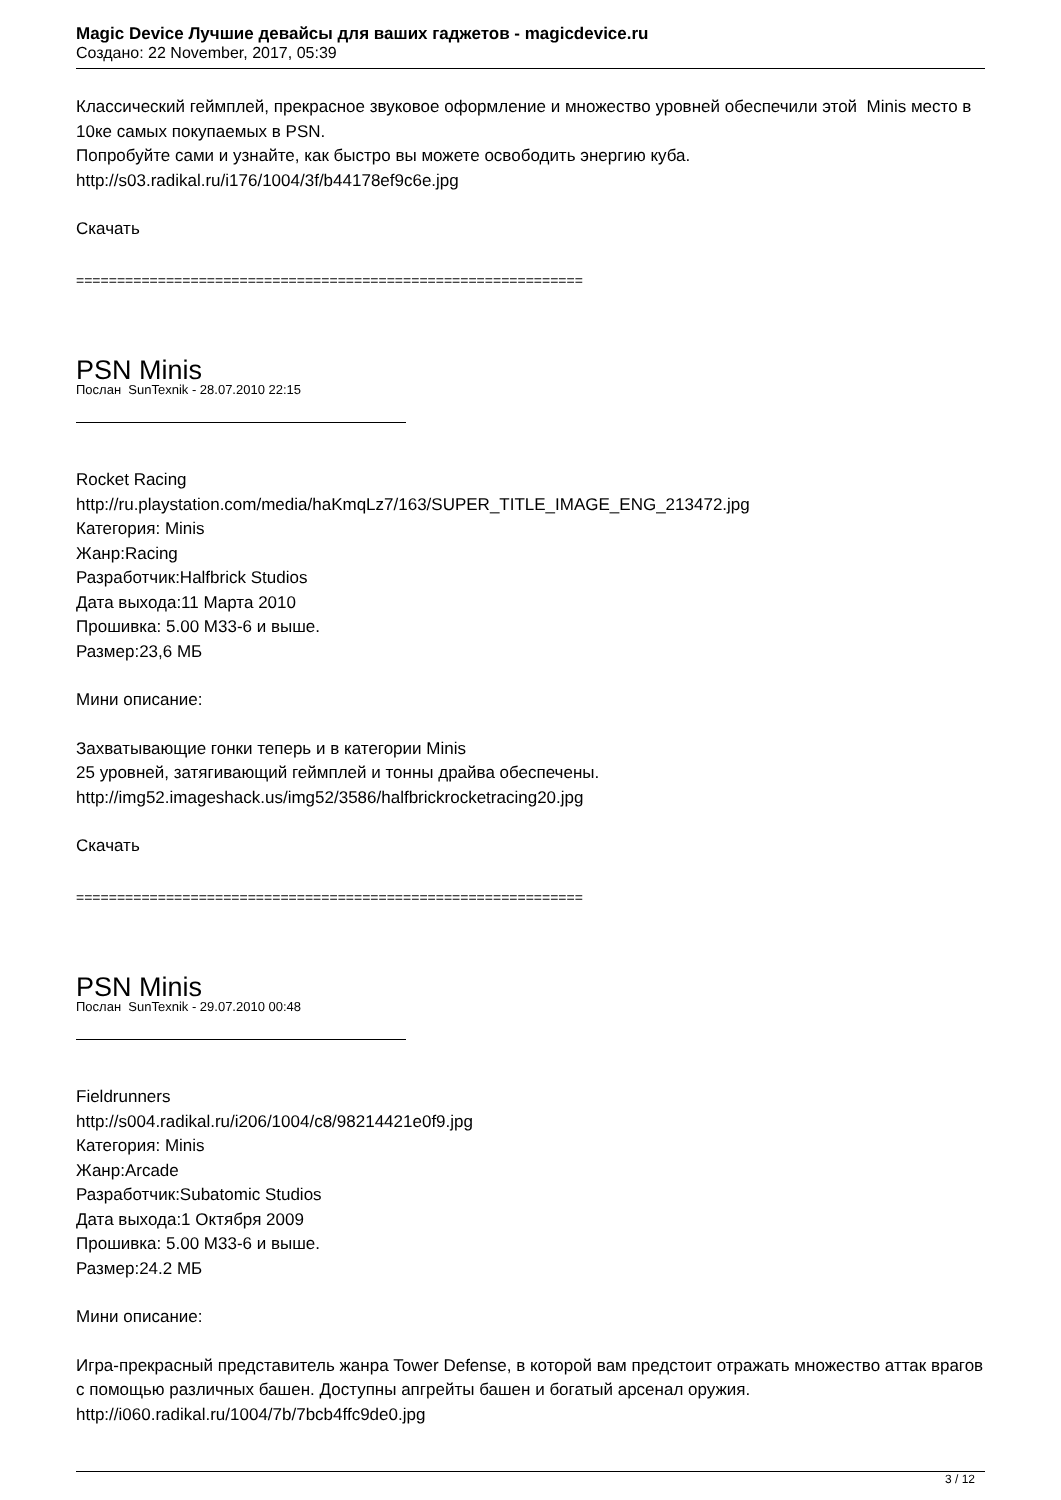Magic Device Лучшие девайсы для ваших гаджетов - magicdevice.ru
Создано: 22 November, 2017, 05:39
Классический геймплей, прекрасное звуковое оформление и множество уровней обеспечили этой Minis место в 10ке самых покупаемых в PSN.
Попробуйте сами и узнайте, как быстро вы можете освободить энергию куба.
http://s03.radikal.ru/i176/1004/3f/b44178ef9c6e.jpg
Скачать
==============================================================
PSN Minis
Послан SunTexnik - 28.07.2010 22:15
Rocket Racing
http://ru.playstation.com/media/haKmqLz7/163/SUPER_TITLE_IMAGE_ENG_213472.jpg
Категория: Minis
Жанр:Racing
Разработчик:Halfbrick Studios
Дата выхода:11 Марта 2010
Прошивка: 5.00 M33-6 и выше.
Размер:23,6 МБ
Мини описание:
Захватывающие гонки теперь и в категории Minis
25 уровней, затягивающий геймплей и тонны драйва обеспечены.
http://img52.imageshack.us/img52/3586/halfbrickrocketracing20.jpg
Скачать
==============================================================
PSN Minis
Послан SunTexnik - 29.07.2010 00:48
Fieldrunners
http://s004.radikal.ru/i206/1004/c8/98214421e0f9.jpg
Категория: Minis
Жанр:Arcade
Разработчик:Subatomic Studios
Дата выхода:1 Октября 2009
Прошивка: 5.00 M33-6 и выше.
Размер:24.2 МБ
Мини описание:
Игра-прекрасный представитель жанра Tower Defense, в которой вам предстоит отражать множество аттак врагов с помощью различных башен. Доступны апгрейты башен и богатый арсенал оружия.
http://i060.radikal.ru/1004/7b/7bcb4ffc9de0.jpg
3 / 12